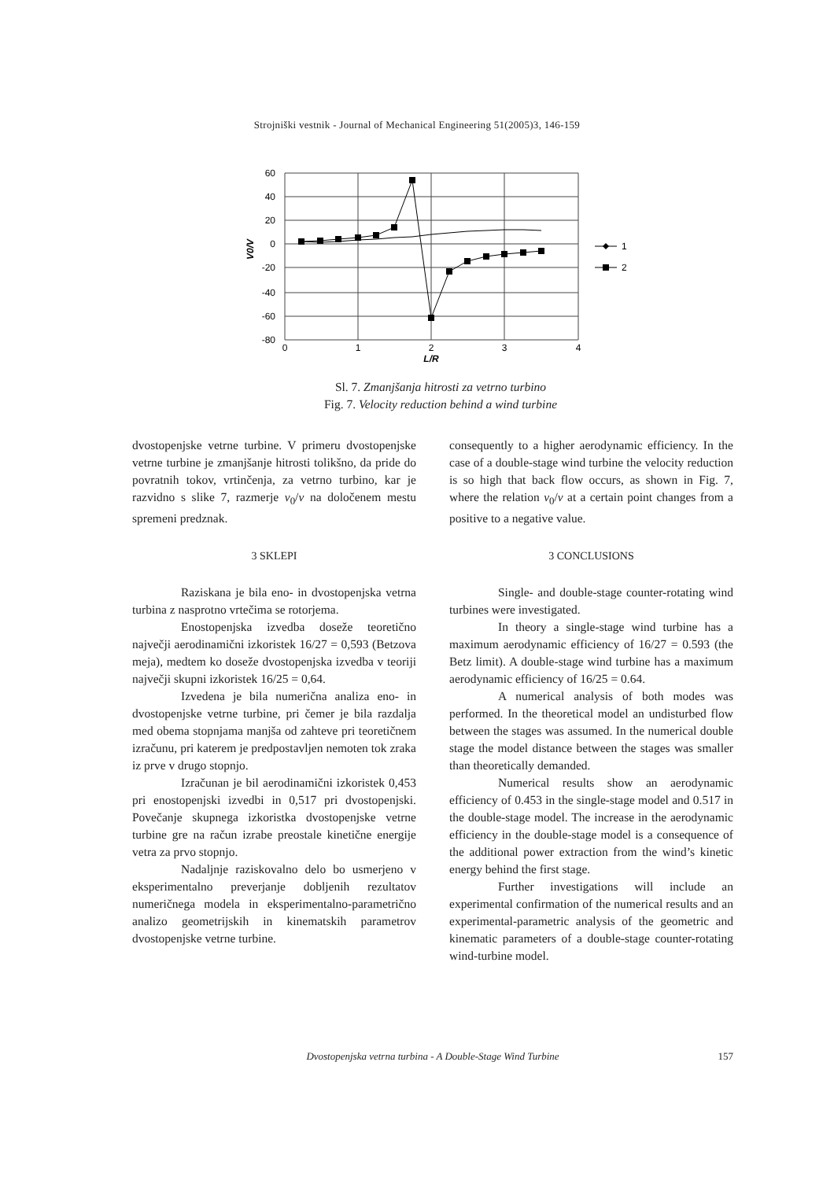Strojniški vestnik - Journal of Mechanical Engineering 51(2005)3, 146-159
1
2
60
40
20
0
-20
-40
-60
-80
0
1
2
3
4
L/R
V0/V
Sl. 7. Zmanjšanja hitrosti za vetrno turbino
Fig. 7. Velocity reduction behind a wind turbine
dvostopenjske vetrne turbine. V primeru dvostopenjske vetrne turbine je zmanjšanje hitrosti tolikšno, da pride do povratnih tokov, vrtinčenja, za vetrno turbino, kar je razvidno s slike 7, razmerje v<sub>0</sub>/v na določenem mestu spremeni predznak.
3 SKLEPI
Raziskana je bila eno- in dvostopenjska vetrna turbina z nasprotno vrtečima se rotorjema.
Enostopenjska izvedba doseže teoretično največji aerodinamični izkoristek 16/27 = 0,593 (Betzova meja), medtem ko doseže dvostopenjska izvedba v teoriji največji skupni izkoristek 16/25 = 0,64.
Izvedena je bila numerična analiza eno- in dvostopenjske vetrne turbine, pri čemer je bila razdalja med obema stopnjama manjša od zahteve pri teoretičnem izračunu, pri katerem je predpostavljen nemoten tok zraka iz prve v drugo stopnjo.
Izračunan je bil aerodinamični izkoristek 0,453 pri enostopenjski izvedbi in 0,517 pri dvostopenjski. Povečanje skupnega izkoristka dvostopenjske vetrne turbine gre na račun izrabe preostale kinetične energije vetra za prvo stopnjo.
Nadaljnje raziskovalno delo bo usmerjeno v eksperimentalno preverjanje dobljenih rezultatov numeričnega modela in eksperimentalno-parametrično analizo geometrijskih in kinematskih parametrov dvostopenjske vetrne turbine.
consequently to a higher aerodynamic efficiency. In the case of a double-stage wind turbine the velocity reduction is so high that back flow occurs, as shown in Fig. 7, where the relation v<sub>0</sub>/v at a certain point changes from a positive to a negative value.
3 CONCLUSIONS
Single- and double-stage counter-rotating wind turbines were investigated.
In theory a single-stage wind turbine has a maximum aerodynamic efficiency of 16/27 = 0.593 (the Betz limit). A double-stage wind turbine has a maximum aerodynamic efficiency of 16/25 = 0.64.
A numerical analysis of both modes was performed. In the theoretical model an undisturbed flow between the stages was assumed. In the numerical double stage the model distance between the stages was smaller than theoretically demanded.
Numerical results show an aerodynamic efficiency of 0.453 in the single-stage model and 0.517 in the double-stage model. The increase in the aerodynamic efficiency in the double-stage model is a consequence of the additional power extraction from the wind’s kinetic energy behind the first stage.
Further investigations will include an experimental confirmation of the numerical results and an experimental-parametric analysis of the geometric and kinematic parameters of a double-stage counter-rotating wind-turbine model.
Dvostopenjska vetrna turbina - A Double-Stage Wind Turbine 157